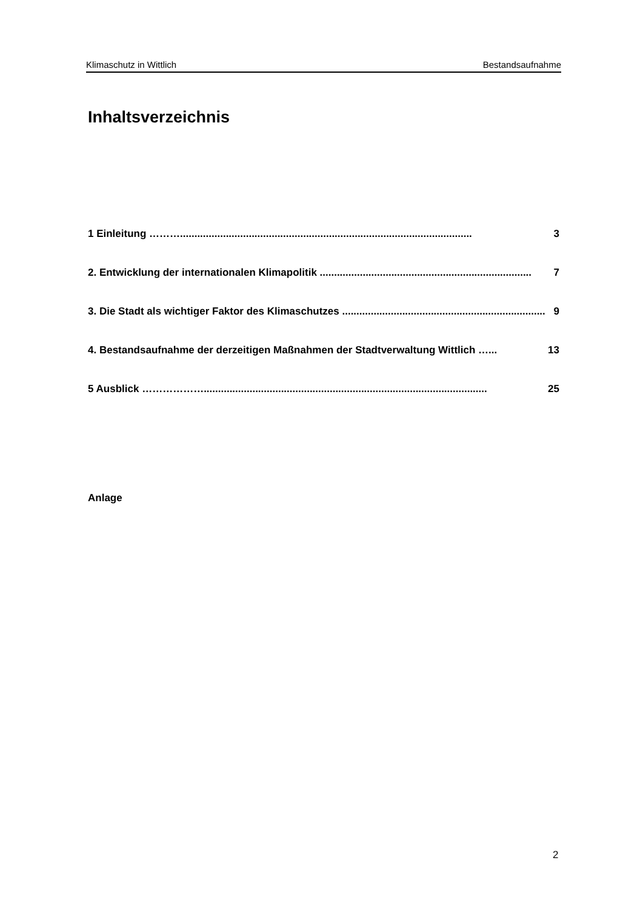Klimaschutz in Wittlich Bestandsaufnahme
Inhaltsverzeichnis
1 Einleitung ………...................................................................................................... 3
2. Entwicklung der internationalen Klimapolitik .......................................................................... 7
3. Die Stadt als wichtiger Faktor des Klimaschutzes ....................................................................... 9
4. Bestandsaufnahme der derzeitigen Maßnahmen der Stadtverwaltung Wittlich …... 13
5 Ausblick ………………................................................................................................... 25
Anlage
2